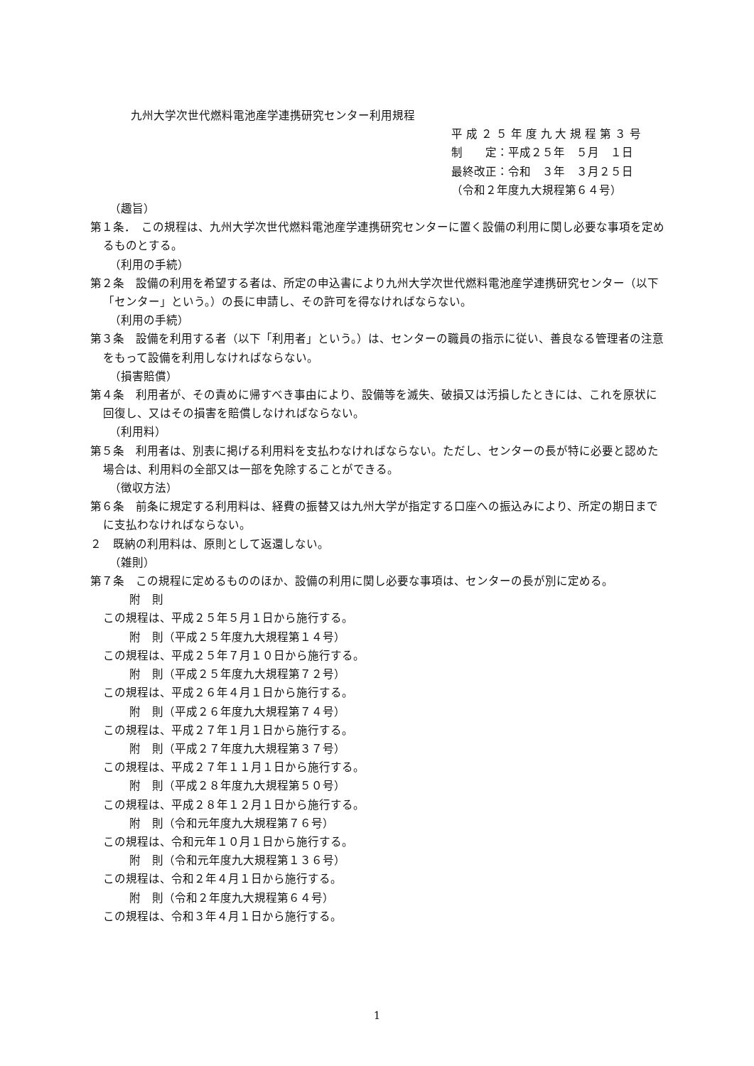九州大学次世代燃料電池産学連携研究センター利用規程
平 成 ２ ５ 年 度 九 大 規 程 第 ３ 号
制　　定：平成２５年　５月　１日
最終改正：令和　３年　３月２５日
（令和２年度九大規程第６４号）
（趣旨）
第１条．　この規程は、九州大学次世代燃料電池産学連携研究センターに置く設備の利用に関し必要な事項を定めるものとする。
（利用の手続）
第２条　設備の利用を希望する者は、所定の申込書により九州大学次世代燃料電池産学連携研究センター（以下「センター」という。）の長に申請し、その許可を得なければならない。
（利用の手続）
第３条　設備を利用する者（以下「利用者」という。）は、センターの職員の指示に従い、善良なる管理者の注意をもって設備を利用しなければならない。
（損害賠償）
第４条　利用者が、その責めに帰すべき事由により、設備等を滅失、破損又は汚損したときには、これを原状に回復し、又はその損害を賠償しなければならない。
（利用料）
第５条　利用者は、別表に掲げる利用料を支払わなければならない。ただし、センターの長が特に必要と認めた場合は、利用料の全部又は一部を免除することができる。
（徴収方法）
第６条　前条に規定する利用料は、経費の振替又は九州大学が指定する口座への振込みにより、所定の期日までに支払わなければならない。
２　既納の利用料は、原則として返還しない。
（雑則）
第７条　この規程に定めるもののほか、設備の利用に関し必要な事項は、センターの長が別に定める。
附　則
この規程は、平成２５年５月１日から施行する。
附　則（平成２５年度九大規程第１４号）
この規程は、平成２５年７月１０日から施行する。
附　則（平成２５年度九大規程第７２号）
この規程は、平成２６年４月１日から施行する。
附　則（平成２６年度九大規程第７４号）
この規程は、平成２７年１月１日から施行する。
附　則（平成２７年度九大規程第３７号）
この規程は、平成２７年１１月１日から施行する。
附　則（平成２８年度九大規程第５０号）
この規程は、平成２８年１２月１日から施行する。
附　則（令和元年度九大規程第７６号）
この規程は、令和元年１０月１日から施行する。
附　則（令和元年度九大規程第１３６号）
この規程は、令和２年４月１日から施行する。
附　則（令和２年度九大規程第６４号）
この規程は、令和３年４月１日から施行する。
1